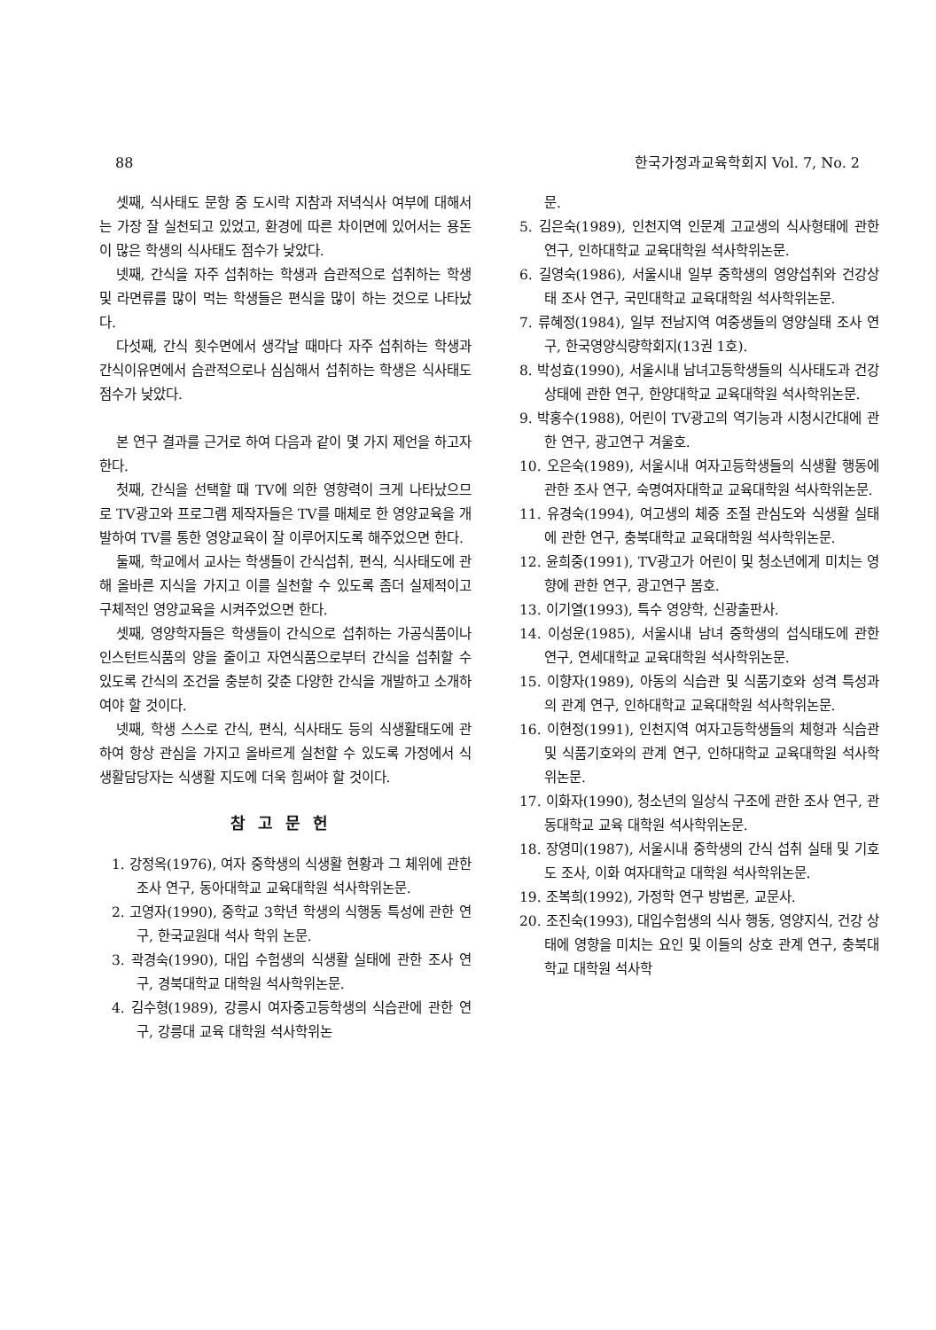88 한국가정과교육학회지 Vol. 7, No. 2
셋째, 식사태도 문항 중 도시락 지참과 저녁식사 여부에 대해서는 가장 잘 실천되고 있었고, 환경에 따른 차이면에 있어서는 용돈이 많은 학생의 식사태도 점수가 낮았다.
넷째, 간식을 자주 섭취하는 학생과 습관적으로 섭취하는 학생 및 라면류를 많이 먹는 학생들은 편식을 많이 하는 것으로 나타났다.
다섯째, 간식 횟수면에서 생각날 때마다 자주 섭취하는 학생과 간식이유면에서 습관적으로나 심심해서 섭취하는 학생은 식사태도 점수가 낮았다.
본 연구 결과를 근거로 하여 다음과 같이 몇 가지 제언을 하고자 한다.
첫째, 간식을 선택할 때 TV에 의한 영향력이 크게 나타났으므로 TV광고와 프로그램 제작자들은 TV를 매체로 한 영양교육을 개발하여 TV를 통한 영양교육이 잘 이루어지도록 해주었으면 한다.
둘째, 학교에서 교사는 학생들이 간식섭취, 편식, 식사태도에 관해 올바른 지식을 가지고 이를 실천할 수 있도록 좀더 실제적이고 구체적인 영양교육을 시켜주었으면 한다.
셋째, 영양학자들은 학생들이 간식으로 섭취하는 가공식품이나 인스턴트식품의 양을 줄이고 자연식품으로부터 간식을 섭취할 수 있도록 간식의 조건을 충분히 갖춘 다양한 간식을 개발하고 소개하여야 할 것이다.
넷째, 학생 스스로 간식, 편식, 식사태도 등의 식생활태도에 관하여 항상 관심을 가지고 올바르게 실천할 수 있도록 가정에서 식생활담당자는 식생활 지도에 더욱 힘써야 할 것이다.
참고문헌
1. 강정옥(1976), 여자 중학생의 식생활 현황과 그 체위에 관한 조사 연구, 동아대학교 교육대학원 석사학위논문.
2. 고영자(1990), 중학교 3학년 학생의 식행동 특성에 관한 연구, 한국교원대 석사 학위 논문.
3. 곽경숙(1990), 대입 수험생의 식생활 실태에 관한 조사 연구, 경북대학교 대학원 석사학위논문.
4. 김수형(1989), 강릉시 여자중고등학생의 식습관에 관한 연구, 강릉대 교육 대학원 석사학위논
문.
5. 김은숙(1989), 인천지역 인문계 고교생의 식사형태에 관한 연구, 인하대학교 교육대학원 석사학위논문.
6. 길영숙(1986), 서울시내 일부 중학생의 영양섭취와 건강상태 조사 연구, 국민대학교 교육대학원 석사학위논문.
7. 류혜정(1984), 일부 전남지역 여중생들의 영양실태 조사 연구, 한국영양식량학회지(13권 1호).
8. 박성효(1990), 서울시내 남녀고등학생들의 식사태도과 건강 상태에 관한 연구, 한양대학교 교육대학원 석사학위논문.
9. 박홍수(1988), 어린이 TV광고의 역기능과 시청시간대에 관한 연구, 광고연구 겨울호.
10. 오은숙(1989), 서울시내 여자고등학생들의 식생활 행동에 관한 조사 연구, 숙명여자대학교 교육대학원 석사학위논문.
11. 유경숙(1994), 여고생의 체중 조절 관심도와 식생활 실태에 관한 연구, 충북대학교 교육대학원 석사학위논문.
12. 윤희중(1991), TV광고가 어린이 및 청소년에게 미치는 영향에 관한 연구, 광고연구 봄호.
13. 이기열(1993), 특수 영양학, 신광출판사.
14. 이성운(1985), 서울시내 남녀 중학생의 섭식태도에 관한 연구, 연세대학교 교육대학원 석사학위논문.
15. 이향자(1989), 아동의 식습관 및 식품기호와 성격 특성과의 관계 연구, 인하대학교 교육대학원 석사학위논문.
16. 이현정(1991), 인천지역 여자고등학생들의 체형과 식습관 및 식품기호와의 관계 연구, 인하대학교 교육대학원 석사학위논문.
17. 이화자(1990), 청소년의 일상식 구조에 관한 조사 연구, 관동대학교 교육 대학원 석사학위논문.
18. 장영미(1987), 서울시내 중학생의 간식 섭취 실태 및 기호도 조사, 이화 여자대학교 대학원 석사학위논문.
19. 조복희(1992), 가정학 연구 방법론, 교문사.
20. 조진숙(1993), 대입수험생의 식사 행동, 영양지식, 건강 상태에 영향을 미치는 요인 및 이들의 상호 관계 연구, 충북대학교 대학원 석사학